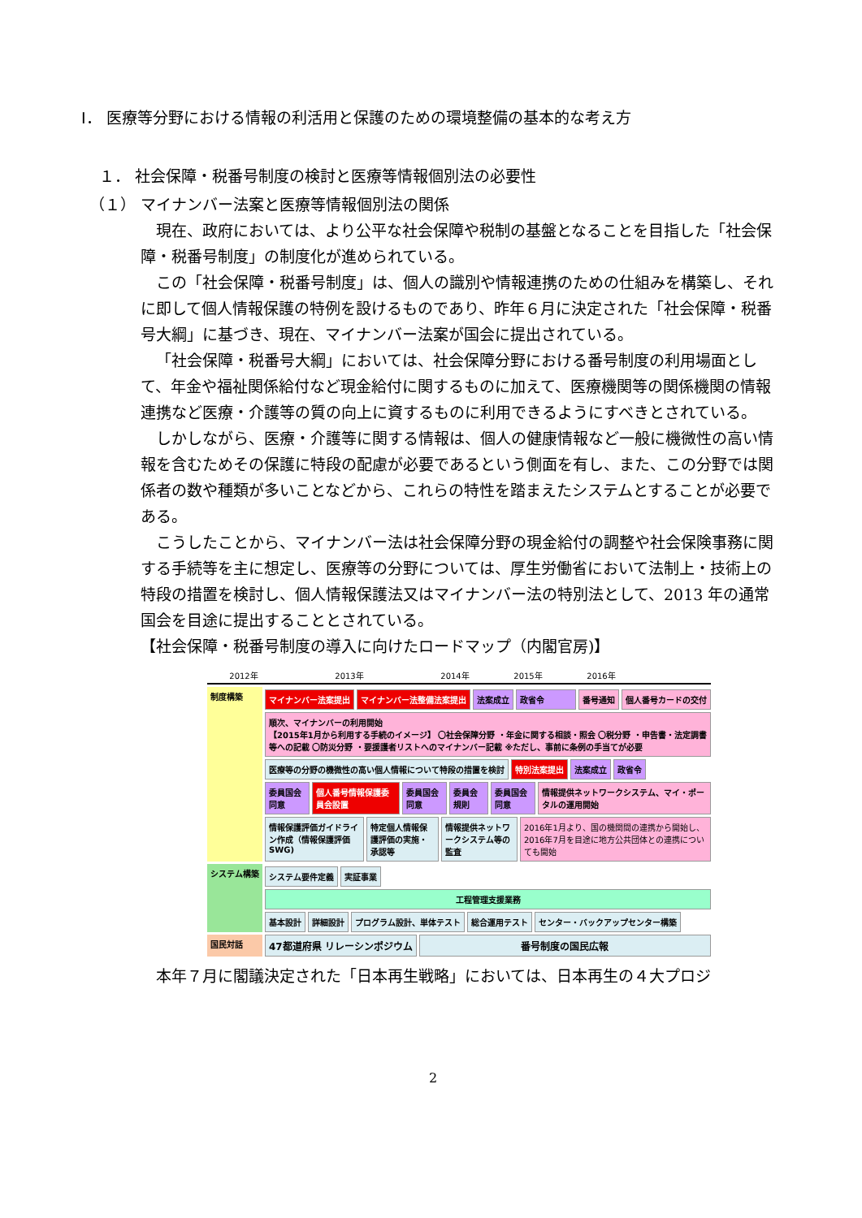Ⅰ． 医療等分野における情報の利活用と保護のための環境整備の基本的な考え方
１． 社会保障・税番号制度の検討と医療等情報個別法の必要性
（１） マイナンバー法案と医療等情報個別法の関係
現在、政府においては、より公平な社会保障や税制の基盤となることを目指した「社会保障・税番号制度」の制度化が進められている。
この「社会保障・税番号制度」は、個人の識別や情報連携のための仕組みを構築し、それに即して個人情報保護の特例を設けるものであり、昨年６月に決定された「社会保障・税番号大綱」に基づき、現在、マイナンバー法案が国会に提出されている。
「社会保障・税番号大綱」においては、社会保障分野における番号制度の利用場面として、年金や福祉関係給付など現金給付に関するものに加えて、医療機関等の関係機関の情報連携など医療・介護等の質の向上に資するものに利用できるようにすべきとされている。
しかしながら、医療・介護等に関する情報は、個人の健康情報など一般に機微性の高い情報を含むためその保護に特段の配慮が必要であるという側面を有し、また、この分野では関係者の数や種類が多いことなどから、これらの特性を踏まえたシステムとすることが必要である。
こうしたことから、マイナンバー法は社会保障分野の現金給付の調整や社会保険事務に関する手続等を主に想定し、医療等の分野については、厚生労働省において法制上・技術上の特段の措置を検討し、個人情報保護法又はマイナンバー法の特別法として、2013 年の通常国会を目途に提出することとされている。
【社会保障・税番号制度の導入に向けたロードマップ（内閣官房)】
2012年 2013年 2014年 2015年 2016年
制度構築
マイナンバー法案提出 マイナンバー法整備法案提出 法案成立 政省令 番号通知 個人番号カードの交付
順次、マイナンバーの利用開始
【2015年1月から利用する手続のイメージ】 〇社会保障分野 ・年金に関する相談・照会 〇税分野 ・申告書・法定調書等への記載 〇防災分野 ・要援護者リストへのマイナンバー記載 ※ただし、事前に条例の手当てが必要
医療等の分野の機微性の高い個人情報について特段の措置を検討 特別法案提出 法案成立 政省令
委員国会同意 個人番号情報保護委員会設置 委員国会同意 委員会規則 委員国会同意 情報提供ネットワークシステム、マイ・ポータルの運用開始
情報保護評価ガイドライン作成（情報保護評価SWG) 特定個人情報保護評価の実施・承認等 情報提供ネットワークシステム等の監査 2016年1月より、国の機関間の連携から開始し、2016年7月を目途に地方公共団体との連携についても開始
システム構築
システム要件定義 実証事業
工程管理支援業務
基本設計 詳細設計 プログラム設計、単体テスト 総合運用テスト センター・バックアップセンター構築
国民対話
47都道府県 リレーシンポジウム 番号制度の国民広報
本年７月に閣議決定された「日本再生戦略」においては、日本再生の４大プロジ
2